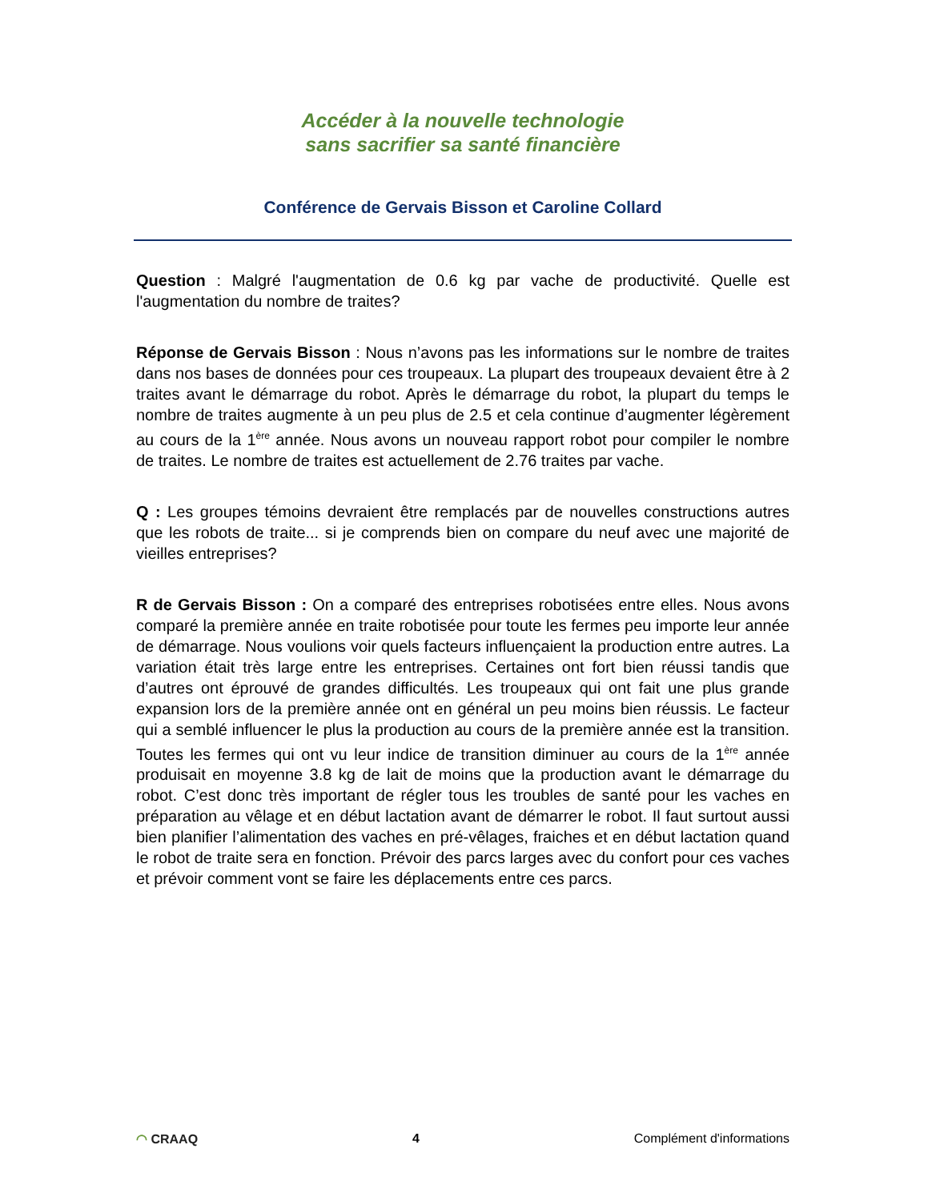Accéder à la nouvelle technologie
sans sacrifier sa santé financière
Conférence de Gervais Bisson et Caroline Collard
Question : Malgré l'augmentation de 0.6 kg par vache de productivité. Quelle est l'augmentation du nombre de traites?
Réponse de Gervais Bisson : Nous n’avons pas les informations sur le nombre de traites dans nos bases de données pour ces troupeaux. La plupart des troupeaux devaient être à 2 traites avant le démarrage du robot. Après le démarrage du robot, la plupart du temps le nombre de traites augmente à un peu plus de 2.5 et cela continue d’augmenter légèrement au cours de la 1<sup>ère</sup> année. Nous avons un nouveau rapport robot pour compiler le nombre de traites. Le nombre de traites est actuellement de 2.76 traites par vache.
Q : Les groupes témoins devraient être remplacés par de nouvelles constructions autres que les robots de traite... si je comprends bien on compare du neuf avec une majorité de vieilles entreprises?
R de Gervais Bisson : On a comparé des entreprises robotisées entre elles. Nous avons comparé la première année en traite robotisée pour toute les fermes peu importe leur année de démarrage. Nous voulions voir quels facteurs influençaient la production entre autres. La variation était très large entre les entreprises. Certaines ont fort bien réussi tandis que d’autres ont éprouvé de grandes difficultés. Les troupeaux qui ont fait une plus grande expansion lors de la première année ont en général un peu moins bien réussis. Le facteur qui a semblé influencer le plus la production au cours de la première année est la transition. Toutes les fermes qui ont vu leur indice de transition diminuer au cours de la 1<sup>ère</sup> année produisait en moyenne 3.8 kg de lait de moins que la production avant le démarrage du robot. C’est donc très important de régler tous les troubles de santé pour les vaches en préparation au vêlage et en début lactation avant de démarrer le robot. Il faut surtout aussi bien planifier l’alimentation des vaches en pré-vêlages, fraiches et en début lactation quand le robot de traite sera en fonction. Prévoir des parcs larges avec du confort pour ces vaches et prévoir comment vont se faire les déplacements entre ces parcs.
◠ CRAAQ 4 Complément d'informations